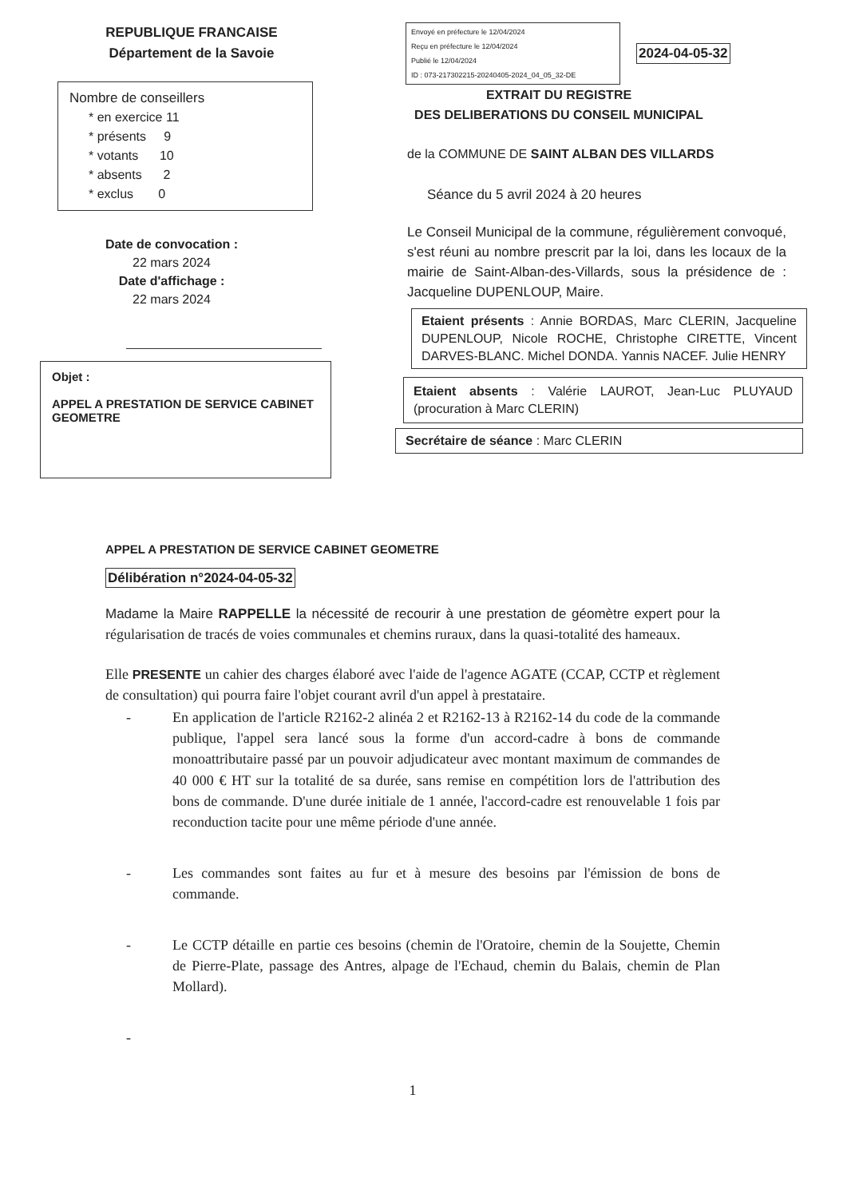REPUBLIQUE FRANCAISE
Département de la Savoie
Nombre de conseillers
* en exercice 11
* présents 9
* votants 10
* absents 2
* exclus 0
Date de convocation :
22 mars 2024
Date d'affichage :
22 mars 2024
Objet :
APPEL A PRESTATION DE SERVICE CABINET GEOMETRE
Envoyé en préfecture le 12/04/2024
Reçu en préfecture le 12/04/2024
Publié le 12/04/2024
ID : 073-217302215-20240405-2024_04_05_32-DE
2024-04-05-32
EXTRAIT DU REGISTRE
DES DELIBERATIONS DU CONSEIL MUNICIPAL
de la COMMUNE DE SAINT ALBAN DES VILLARDS
Séance du 5 avril 2024 à 20 heures
Le Conseil Municipal de la commune, régulièrement convoqué, s'est réuni au nombre prescrit par la loi, dans les locaux de la mairie de Saint-Alban-des-Villards, sous la présidence de : Jacqueline DUPENLOUP, Maire.
Etaient présents : Annie BORDAS, Marc CLERIN, Jacqueline DUPENLOUP, Nicole ROCHE, Christophe CIRETTE, Vincent DARVES-BLANC. Michel DONDA. Yannis NACEF. Julie HENRY
Etaient absents : Valérie LAUROT, Jean-Luc PLUYAUD (procuration à Marc CLERIN)
Secrétaire de séance : Marc CLERIN
APPEL A PRESTATION DE SERVICE CABINET GEOMETRE
Délibération n°2024-04-05-32
Madame la Maire RAPPELLE la nécessité de recourir à une prestation de géomètre expert pour la régularisation de tracés de voies communales et chemins ruraux, dans la quasi-totalité des hameaux.
Elle PRESENTE un cahier des charges élaboré avec l'aide de l'agence AGATE (CCAP, CCTP et règlement de consultation) qui pourra faire l'objet courant avril d'un appel à prestataire.
- En application de l'article R2162-2 alinéa 2 et R2162-13 à R2162-14 du code de la commande publique, l'appel sera lancé sous la forme d'un accord-cadre à bons de commande monoattributaire passé par un pouvoir adjudicateur avec montant maximum de commandes de 40 000 € HT sur la totalité de sa durée, sans remise en compétition lors de l'attribution des bons de commande. D'une durée initiale de 1 année, l'accord-cadre est renouvelable 1 fois par reconduction tacite pour une même période d'une année.
- Les commandes sont faites au fur et à mesure des besoins par l'émission de bons de commande.
- Le CCTP détaille en partie ces besoins (chemin de l'Oratoire, chemin de la Soujette, Chemin de Pierre-Plate, passage des Antres, alpage de l'Echaud, chemin du Balais, chemin de Plan Mollard).
-
1